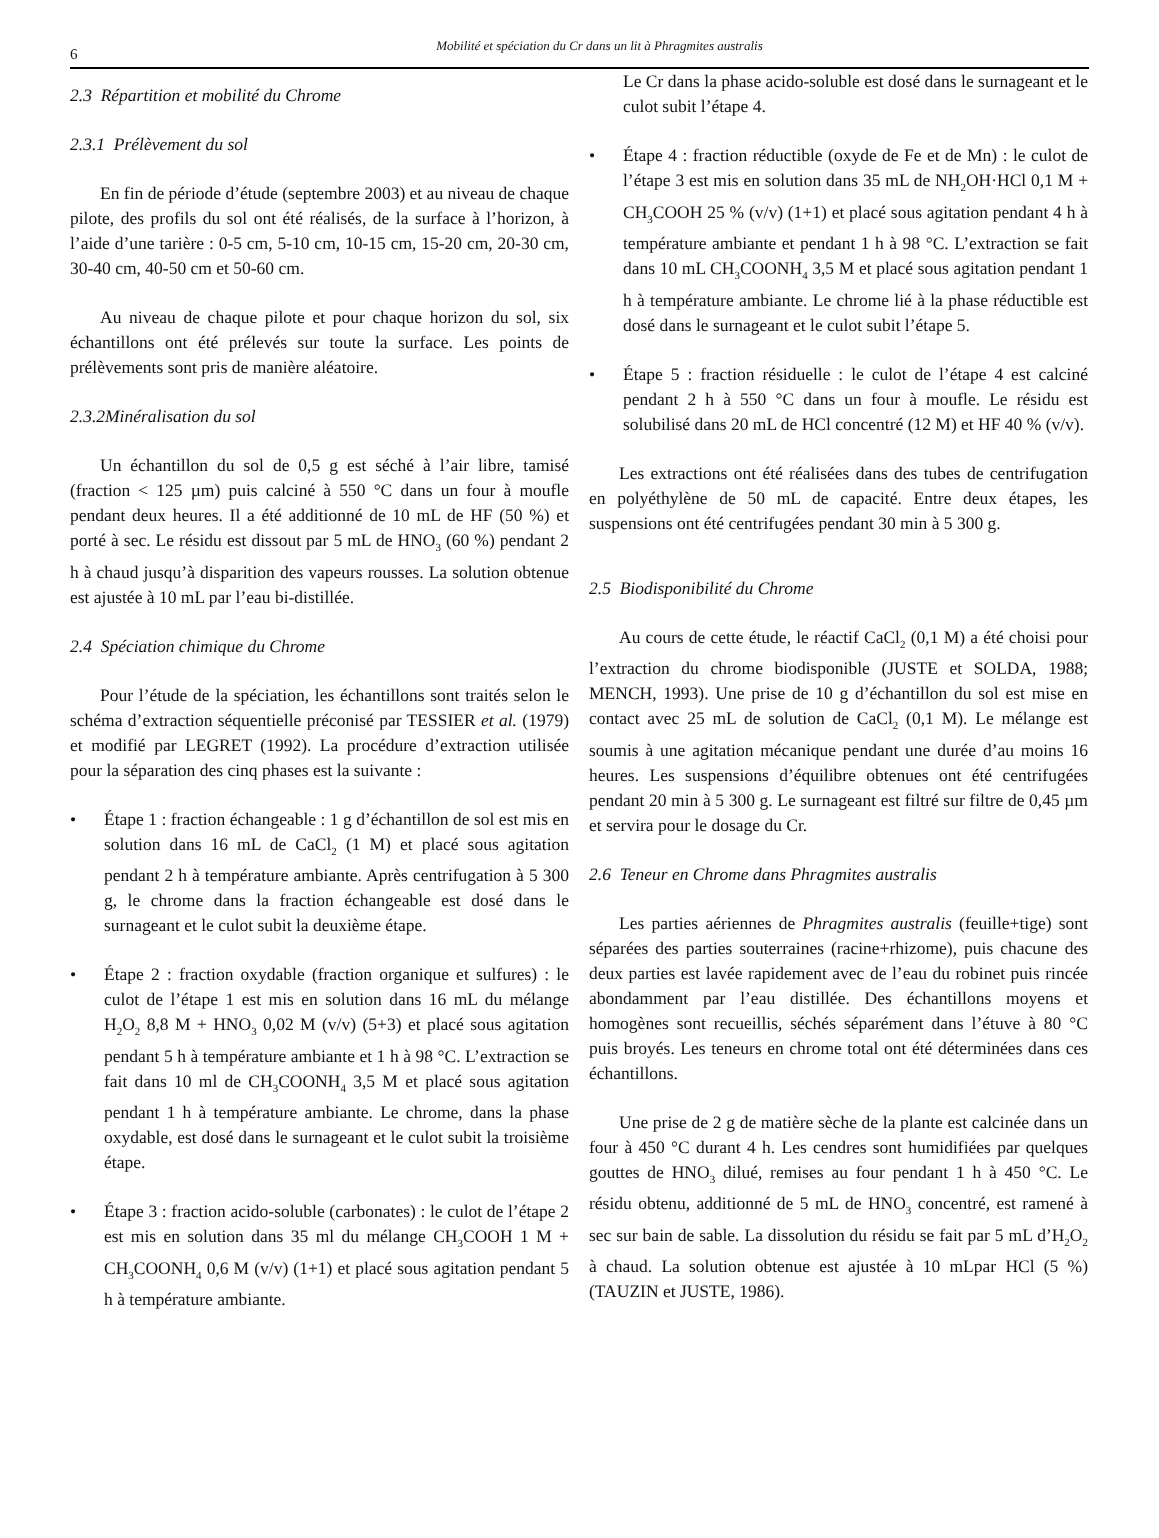6 Mobilité et spéciation du Cr dans un lit à Phragmites australis
2.3 Répartition et mobilité du Chrome
2.3.1 Prélèvement du sol
En fin de période d’étude (septembre 2003) et au niveau de chaque pilote, des profils du sol ont été réalisés, de la surface à l’horizon, à l’aide d’une tarière : 0-5 cm, 5-10 cm, 10-15 cm, 15-20 cm, 20-30 cm, 30-40 cm, 40-50 cm et 50-60 cm.
Au niveau de chaque pilote et pour chaque horizon du sol, six échantillons ont été prélevés sur toute la surface. Les points de prélèvements sont pris de manière aléatoire.
2.3.2Minéralisation du sol
Un échantillon du sol de 0,5 g est séché à l’air libre, tamisé (fraction < 125 µm) puis calciné à 550 °C dans un four à moufle pendant deux heures. Il a été additionné de 10 mL de HF (50 %) et porté à sec. Le résidu est dissout par 5 mL de HNO<sub>3</sub> (60 %) pendant 2 h à chaud jusqu’à disparition des vapeurs rousses. La solution obtenue est ajustée à 10 mL par l’eau bi-distillée.
2.4 Spéciation chimique du Chrome
Pour l’étude de la spéciation, les échantillons sont traités selon le schéma d’extraction séquentielle préconisé par TESSIER et al. (1979) et modifié par LEGRET (1992). La procédure d’extraction utilisée pour la séparation des cinq phases est la suivante :
• Étape 1 : fraction échangeable : 1 g d’échantillon de sol est mis en solution dans 16 mL de CaCl<sub>2</sub> (1 M) et placé sous agitation pendant 2 h à température ambiante. Après centrifugation à 5 300 g, le chrome dans la fraction échangeable est dosé dans le surnageant et le culot subit la deuxième étape.
• Étape 2 : fraction oxydable (fraction organique et sulfures) : le culot de l’étape 1 est mis en solution dans 16 mL du mélange H<sub>2</sub>O<sub>2</sub> 8,8 M + HNO<sub>3</sub> 0,02 M (v/v) (5+3) et placé sous agitation pendant 5 h à température ambiante et 1 h à 98 °C. L’extraction se fait dans 10 ml de CH<sub>3</sub>COONH<sub>4</sub> 3,5 M et placé sous agitation pendant 1 h à température ambiante. Le chrome, dans la phase oxydable, est dosé dans le surnageant et le culot subit la troisième étape.
• Étape 3 : fraction acido-soluble (carbonates) : le culot de l’étape 2 est mis en solution dans 35 ml du mélange CH<sub>3</sub>COOH 1 M + CH<sub>3</sub>COONH<sub>4</sub> 0,6 M (v/v) (1+1) et placé sous agitation pendant 5 h à température ambiante.
Le Cr dans la phase acido-soluble est dosé dans le surnageant et le culot subit l’étape 4.
• Étape 4 : fraction réductible (oxyde de Fe et de Mn) : le culot de l’étape 3 est mis en solution dans 35 mL de NH<sub>2</sub>OH·HCl 0,1 M + CH<sub>3</sub>COOH 25 % (v/v) (1+1) et placé sous agitation pendant 4 h à température ambiante et pendant 1 h à 98 °C. L’extraction se fait dans 10 mL CH<sub>3</sub>COONH<sub>4</sub> 3,5 M et placé sous agitation pendant 1 h à température ambiante. Le chrome lié à la phase réductible est dosé dans le surnageant et le culot subit l’étape 5.
• Étape 5 : fraction résiduelle : le culot de l’étape 4 est calciné pendant 2 h à 550 °C dans un four à moufle. Le résidu est solubilisé dans 20 mL de HCl concentré (12 M) et HF 40 % (v/v).
Les extractions ont été réalisées dans des tubes de centrifugation en polyéthylène de 50 mL de capacité. Entre deux étapes, les suspensions ont été centrifugées pendant 30 min à 5 300 g.
2.5 Biodisponibilité du Chrome
Au cours de cette étude, le réactif CaCl<sub>2</sub> (0,1 M) a été choisi pour l’extraction du chrome biodisponible (JUSTE et SOLDA, 1988; MENCH, 1993). Une prise de 10 g d’échantillon du sol est mise en contact avec 25 mL de solution de CaCl<sub>2</sub> (0,1 M). Le mélange est soumis à une agitation mécanique pendant une durée d’au moins 16 heures. Les suspensions d’équilibre obtenues ont été centrifugées pendant 20 min à 5 300 g. Le surnageant est filtré sur filtre de 0,45 µm et servira pour le dosage du Cr.
2.6 Teneur en Chrome dans Phragmites australis
Les parties aériennes de Phragmites australis (feuille+tige) sont séparées des parties souterraines (racine+rhizome), puis chacune des deux parties est lavée rapidement avec de l’eau du robinet puis rincée abondamment par l’eau distillée. Des échantillons moyens et homogènes sont recueillis, séchés séparément dans l’étuve à 80 °C puis broyés. Les teneurs en chrome total ont été déterminées dans ces échantillons.
Une prise de 2 g de matière sèche de la plante est calcinée dans un four à 450 °C durant 4 h. Les cendres sont humidifiées par quelques gouttes de HNO<sub>3</sub> dilué, remises au four pendant 1 h à 450 °C. Le résidu obtenu, additionné de 5 mL de HNO<sub>3</sub> concentré, est ramené à sec sur bain de sable. La dissolution du résidu se fait par 5 mL d’H<sub>2</sub>O<sub>2</sub> à chaud. La solution obtenue est ajustée à 10 mLpar HCl (5 %) (TAUZIN et JUSTE, 1986).